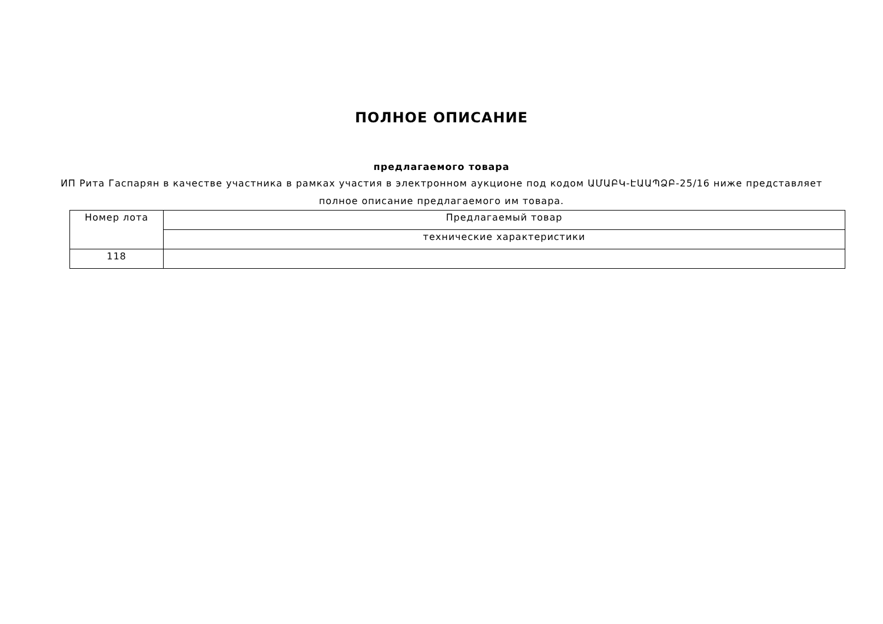ПОЛНОЕ ОПИСАНИЕ
предлагаемого товара
ИП Рита Гаспарян в качестве участника в рамках участия в электронном аукционе под кодом ԱՄԱԲԿ-ԷԱԱՊՁԲ-25/16 ниже представляет полное описание предлагаемого им товара.
| Номер лота | Предлагаемый товар |
| --- | --- |
| | технические характеристики |
| 118 | |